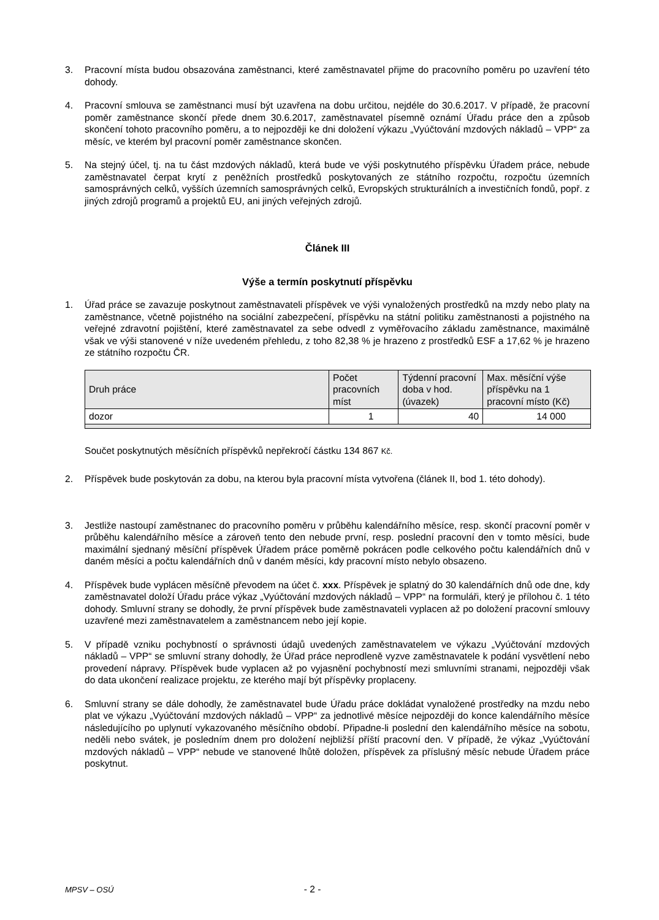3. Pracovní místa budou obsazována zaměstnanci, které zaměstnavatel přijme do pracovního poměru po uzavření této dohody.
4. Pracovní smlouva se zaměstnanci musí být uzavřena na dobu určitou, nejdéle do 30.6.2017. V případě, že pracovní poměr zaměstnance skončí přede dnem 30.6.2017, zaměstnavatel písemně oznámí Úřadu práce den a způsob skončení tohoto pracovního poměru, a to nejpozději ke dni doložení výkazu „Vyúčtování mzdových nákladů – VPP“ za měsíc, ve kterém byl pracovní poměr zaměstnance skončen.
5. Na stejný účel, tj. na tu část mzdových nákladů, která bude ve výši poskytnutého příspěvku Úřadem práce, nebude zaměstnavatel čerpat krytí z peněžních prostředků poskytovaných ze státního rozpočtu, rozpočtu územních samosprávných celků, vyšších územních samosprávných celků, Evropských strukturálních a investičních fondů, popř. z jiných zdrojů programů a projektů EU, ani jiných veřejných zdrojů.
Článek III
Výše a termín poskytnutí příspěvku
1. Úřad práce se zavazuje poskytnout zaměstnavateli příspěvek ve výši vynaložených prostředků na mzdy nebo platy na zaměstnance, včetně pojistného na sociální zabezpečení, příspěvku na státní politiku zaměstnanosti a pojistného na veřejné zdravotní pojištění, které zaměstnavatel za sebe odvedl z vyměřovacího základu zaměstnance, maximálně však ve výši stanovené v níže uvedeném přehledu, z toho 82,38 % je hrazeno z prostředků ESF a 17,62 % je hrazeno ze státního rozpočtu ČR.
| Druh práce | Počet pracovních míst | Týdenní pracovní doba v hod. (úvazek) | Max. měsíční výše příspěvku na 1 pracovní místo (Kč) |
| --- | --- | --- | --- |
| dozor | 1 | 40 | 14 000 |
Součet poskytnutých měsíčních příspěvků nepřekročí částku 134 867 Kč.
2. Příspěvek bude poskytován za dobu, na kterou byla pracovní místa vytvořena (článek II, bod 1. této dohody).
3. Jestliže nastoupí zaměstnanec do pracovního poměru v průběhu kalendářního měsíce, resp. skončí pracovní poměr v průběhu kalendářního měsíce a zároveň tento den nebude první, resp. poslední pracovní den v tomto měsíci, bude maximální sjednaný měsíční příspěvek Úřadem práce poměrně pokrácen podle celkového počtu kalendářních dnů v daném měsíci a počtu kalendářních dnů v daném měsíci, kdy pracovní místo nebylo obsazeno.
4. Příspěvek bude vyplácen měsíčně převodem na účet č. xxx. Příspěvek je splatný do 30 kalendářních dnů ode dne, kdy zaměstnavatel doloží Úřadu práce výkaz „Vyúčtování mzdových nákladů – VPP“ na formuláři, který je přílohou č. 1 této dohody. Smluvní strany se dohodly, že první příspěvek bude zaměstnavateli vyplacen až po doložení pracovní smlouvy uzavřené mezi zaměstnavatelem a zaměstnancem nebo její kopie.
5. V případě vzniku pochybností o správnosti údajů uvedených zaměstnavatelem ve výkazu „Vyúčtování mzdových nákladů – VPP“ se smluvní strany dohodly, že Úřad práce neprodleně vyzve zaměstnavatele k podání vysvětlení nebo provedení nápravy. Příspěvek bude vyplacen až po vyjasnění pochybností mezi smluvními stranami, nejpozději však do data ukončení realizace projektu, ze kterého mají být příspěvky proplaceny.
6. Smluvní strany se dále dohodly, že zaměstnavatel bude Úřadu práce dokládat vynaložené prostředky na mzdu nebo plat ve výkazu „Vyúčtování mzdových nákladů – VPP“ za jednotlivé měsíce nejpozději do konce kalendářního měsíce následujícího po uplynutí vykazovaného měsíčního období. Připadne-li poslední den kalendářního měsíce na sobotu, neděli nebo svátek, je posledním dnem pro doložení nejbližší příští pracovní den. V případě, že výkaz „Vyúčtování mzdových nákladů – VPP“ nebude ve stanovené lhůtě doložen, příspěvek za příslušný měsíc nebude Úřadem práce poskytnut.
MPSV – OSÚ - 2 -